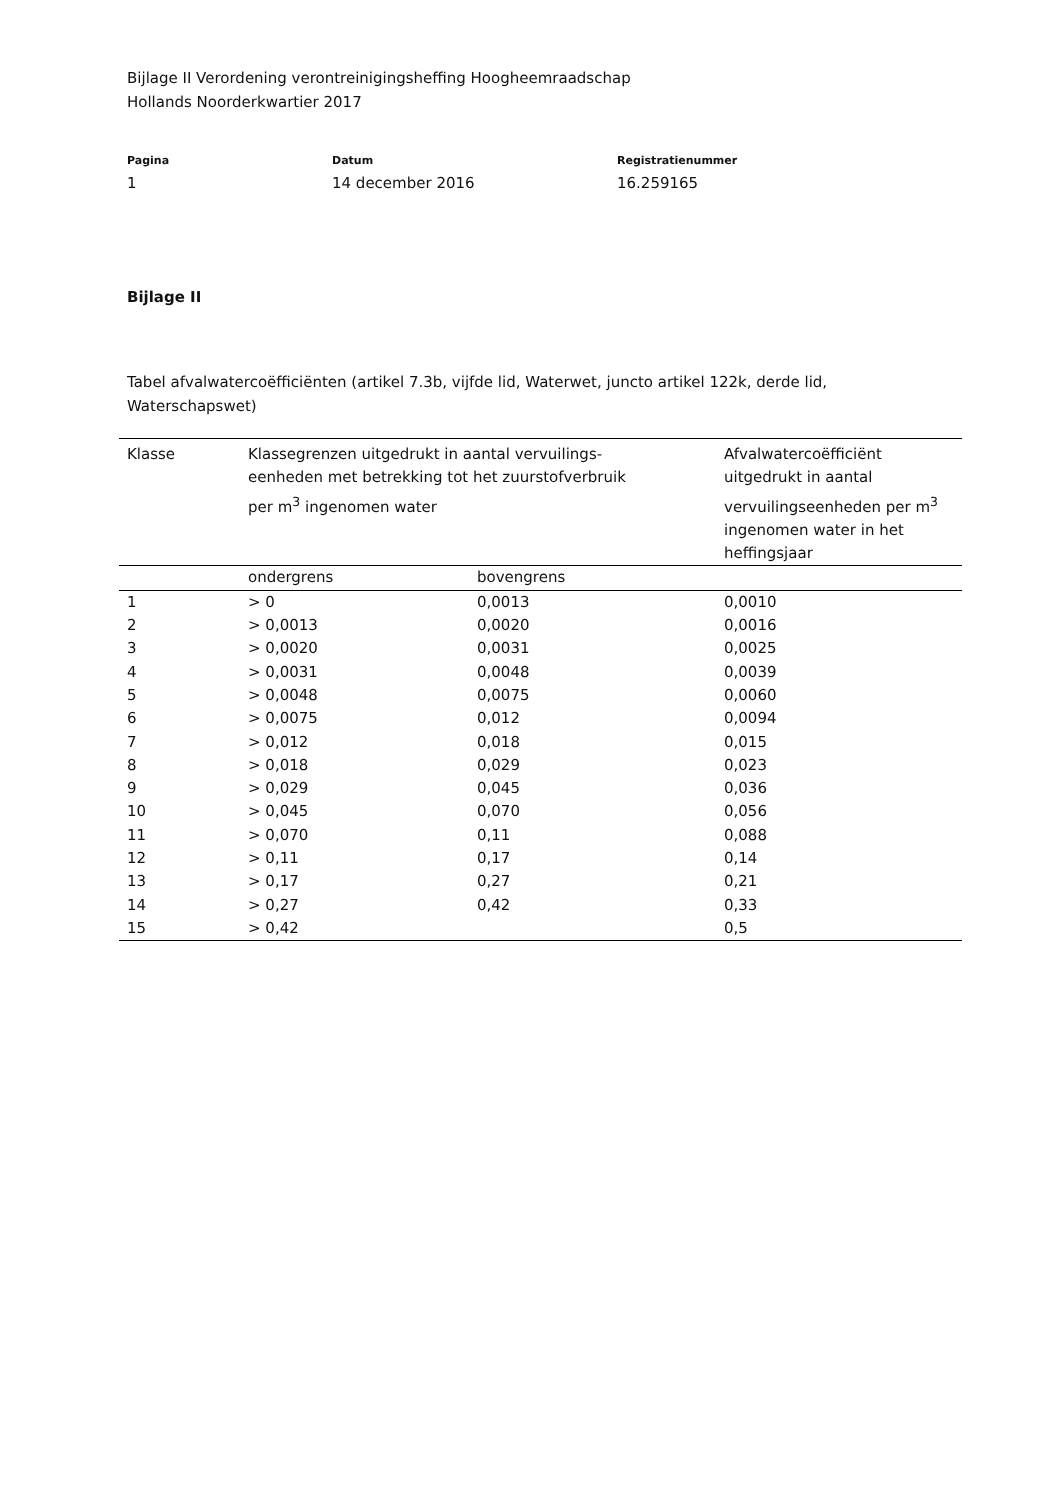Bijlage II Verordening verontreinigingsheffing Hoogheemraadschap
Hollands Noorderkwartier 2017
Pagina
1
Datum
14 december 2016
Registratienummer
16.259165
Bijlage II
Tabel afvalwatercoëfficiënten (artikel 7.3b, vijfde lid, Waterwet, juncto artikel 122k, derde lid, Waterschapswet)
| Klasse | Klassegrenzen uitgedrukt in aantal vervuilings- eenheden met betrekking tot het zuurstofverbruik per m<sup>3</sup> ingenomen water | | Afvalwatercoëfficiënt uitgedrukt in aantal vervuilingseenheden per m<sup>3</sup> ingenomen water in het heffingsjaar |
| --- | --- | --- | --- |
| | ondergrens | bovengrens | |
| 1 | > 0 | 0,0013 | 0,0010 |
| 2 | > 0,0013 | 0,0020 | 0,0016 |
| 3 | > 0,0020 | 0,0031 | 0,0025 |
| 4 | > 0,0031 | 0,0048 | 0,0039 |
| 5 | > 0,0048 | 0,0075 | 0,0060 |
| 6 | > 0,0075 | 0,012 | 0,0094 |
| 7 | > 0,012 | 0,018 | 0,015 |
| 8 | > 0,018 | 0,029 | 0,023 |
| 9 | > 0,029 | 0,045 | 0,036 |
| 10 | > 0,045 | 0,070 | 0,056 |
| 11 | > 0,070 | 0,11 | 0,088 |
| 12 | > 0,11 | 0,17 | 0,14 |
| 13 | > 0,17 | 0,27 | 0,21 |
| 14 | > 0,27 | 0,42 | 0,33 |
| 15 | > 0,42 | | 0,5 |